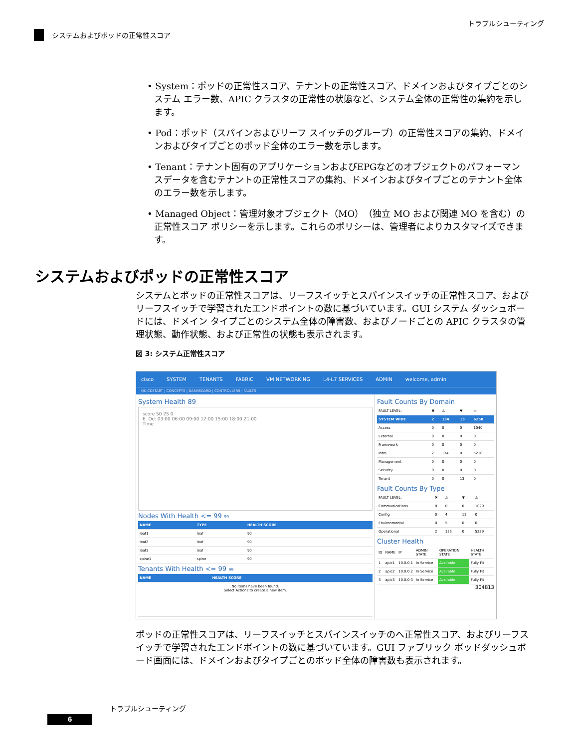トラブルシューティング
システムおよびポッドの正常性スコア
• System：ポッドの正常性スコア、テナントの正常性スコア、ドメインおよびタイプごとのシステム エラー数、APIC クラスタの正常性の状態など、システム全体の正常性の集約を示します。
• Pod：ポッド（スパインおよびリーフ スイッチのグループ）の正常性スコアの集約、ドメインおよびタイプごとのポッド全体のエラー数を示します。
• Tenant：テナント固有のアプリケーションおよびEPGなどのオブジェクトのパフォーマンスデータを含むテナントの正常性スコアの集約、ドメインおよびタイプごとのテナント全体のエラー数を示します。
• Managed Object：管理対象オブジェクト（MO）（独立 MO および関連 MO を含む）の正常性スコア ポリシーを示します。これらのポリシーは、管理者によりカスタマイズできます。
システムおよびポッドの正常性スコア
システムとポッドの正常性スコアは、リーフスイッチとスパインスイッチの正常性スコア、およびリーフスイッチで学習されたエンドポイントの数に基づいています。GUI システム ダッシュボードには、ドメイン タイプごとのシステム全体の障害数、およびノードごとの APIC クラスタの管理状態、動作状態、および正常性の状態も表示されます。
図 3: システム正常性スコア
cisco SYSTEM TENANTS FABRIC VM NETWORKING L4-L7 SERVICES ADMIN welcome, admin
QUICKSTART | CONCEPTS | DASHBOARD | CONTROLLERS | FAULTS
System Health 89
score 50 25 0
6. Oct 03:00 06:00 09:00 12:00 15:00 18:00 21:00
Time
Nodes With Health <= 99 99
| NAME | TYPE | HEALTH SCORE |
| --- | --- | --- |
| leaf1 | leaf | 90 |
| leaf2 | leaf | 90 |
| leaf3 | leaf | 90 |
| spine1 | spine | 90 |
Tenants With Health <= 99 99
| NAME | HEALTH SCORE |
| --- | --- |
| No items have been found. Select Actions to create a new item. | |
Fault Counts By Domain
| FAULT LEVEL: | ✖ | ⚠ | ▼ | ⚠ |
| SYSTEM WIDE | 2 | 134 | 13 | 6258 |
| Access | 0 | 0 | 0 | 1040 |
| External | 0 | 0 | 0 | 0 |
| Framework | 0 | 0 | 0 | 0 |
| Infra | 2 | 134 | 0 | 5218 |
| Management | 0 | 0 | 0 | 0 |
| Security | 0 | 0 | 0 | 0 |
| Tenant | 0 | 0 | 13 | 0 |
Fault Counts By Type
| FAULT LEVEL: | ✖ | ⚠ | ▼ | ⚠ |
| Communications | 0 | 0 | 0 | 1029 |
| Config | 0 | 4 | 13 | 0 |
| Environmental | 0 | 5 | 0 | 0 |
| Operational | 2 | 125 | 0 | 5229 |
Cluster Health
| ID | NAME | IP | ADMIN STATE | OPERATION STATE | HEALTH STATE |
| 1 | apic1 | 10.0.0.1 | In Service | Available | Fully Fit |
| 2 | apic2 | 10.0.0.2 | In Service | Available | Fully Fit |
| 3 | apic3 | 10.0.0.3 | In Service | Available | Fully Fit |
304813
ポッドの正常性スコアは、リーフスイッチとスパインスイッチのへ正常性スコア、およびリーフスイッチで学習されたエンドポイントの数に基づいています。GUI ファブリック ポッドダッシュボード画面には、ドメインおよびタイプごとのポッド全体の障害数も表示されます。
トラブルシューティング
6